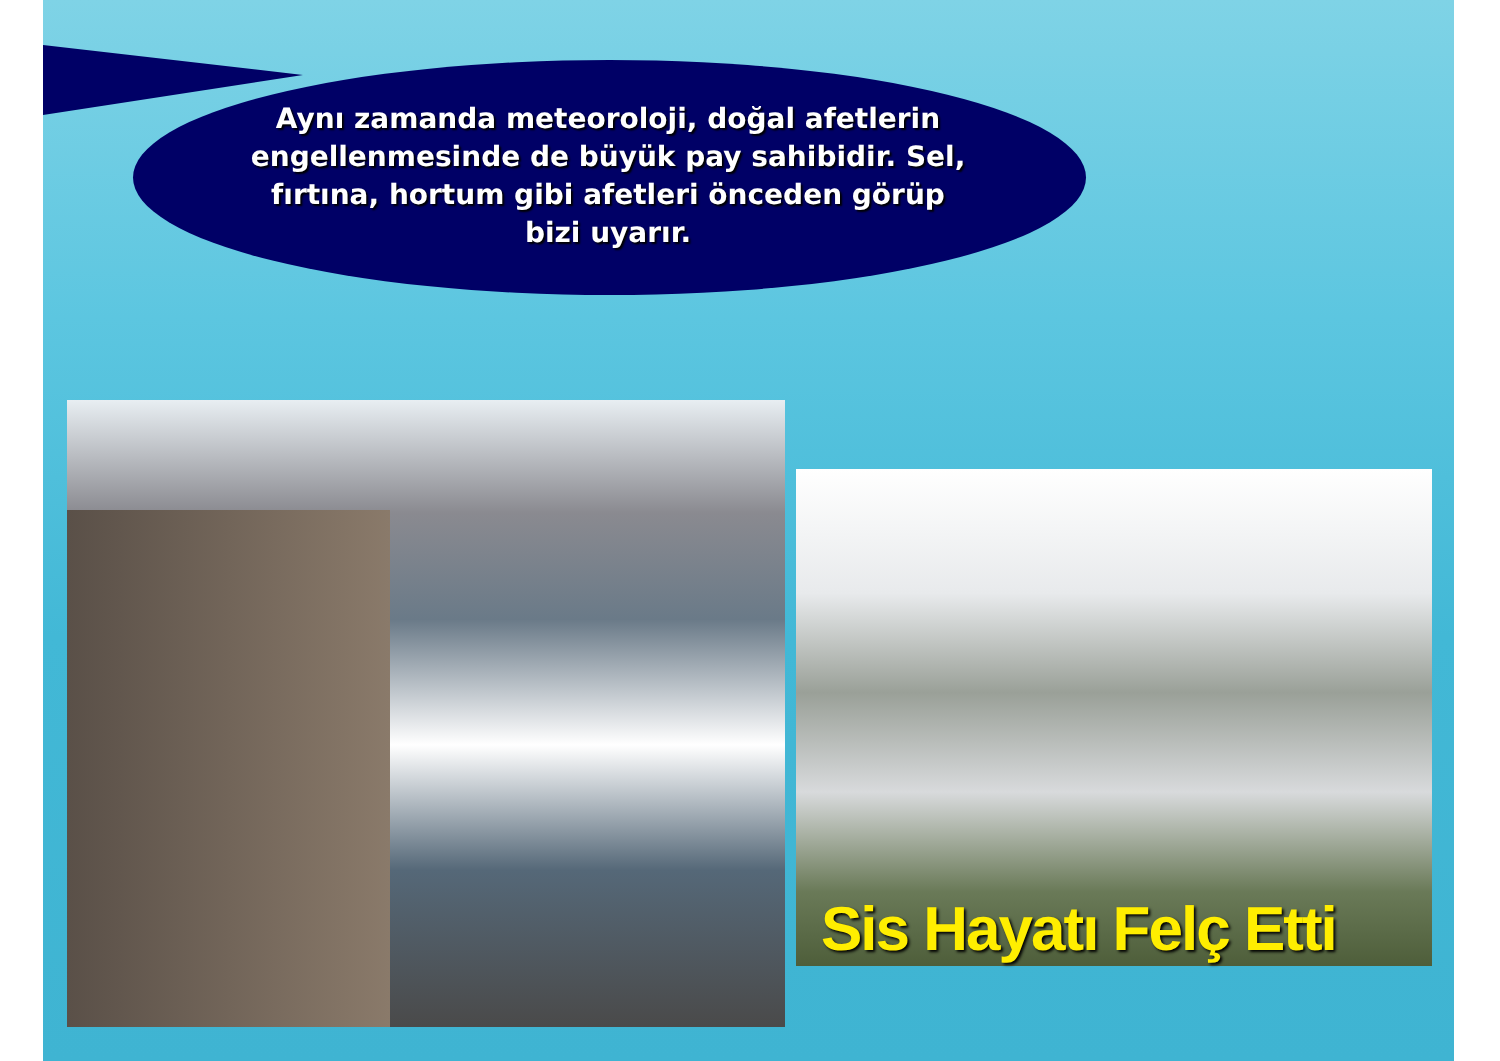Aynı zamanda meteoroloji, doğal afetlerin engellenmesinde de büyük pay sahibidir. Sel, fırtına, hortum gibi afetleri önceden görüp bizi uyarır.
Sis Hayatı Felç Etti